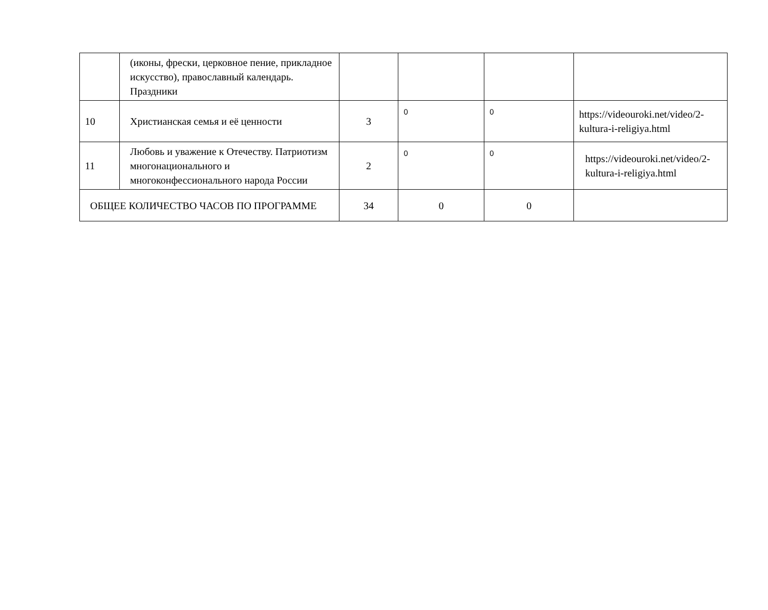| | (иконы, фрески, церковное пение, прикладное искусство), православный календарь. Праздники | | | | |
| 10 | Христианская семья и её ценности | 3 | 0 | 0 | https://videouroki.net/video/2-kultura-i-religiya.html |
| 11 | Любовь и уважение к Отечеству. Патриотизм многонационального и многоконфессионального народа России | 2 | 0 | 0 | https://videouroki.net/video/2-kultura-i-religiya.html |
| ОБЩЕЕ КОЛИЧЕСТВО ЧАСОВ ПО ПРОГРАММЕ | | 34 | 0 | 0 | |